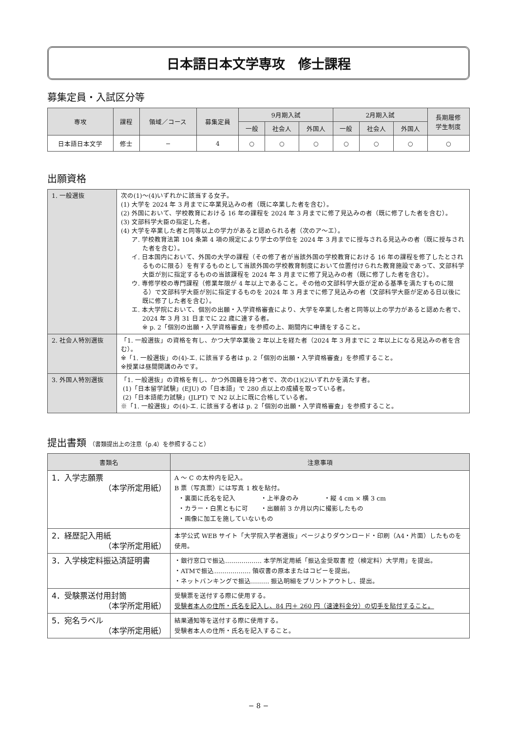日本語日本文学専攻　修士課程
募集定員・入試区分等
| 専攻 | 課程 | 領域／コース | 募集定員 | 9月期入試 | | | 2月期入試 | | | 長期履修 学生制度 |
| --- | --- | --- | --- | --- | --- | --- | --- | --- | --- | --- |
| | | | | 一般 | 社会人 | 外国人 | 一般 | 社会人 | 外国人 | |
| 日本語日本文学 | 修士 | − | 4 | ○ | ○ | ○ | ○ | ○ | ○ | ○ |
出願資格
| 1. 一般選抜 | 次の(1)〜(4)いずれかに該当する女子。 (1) 大学を 2024 年 3 月までに卒業見込みの者（既に卒業した者を含む）。 (2) 外国において、学校教育における 16 年の課程を 2024 年 3 月までに修了見込みの者（既に修了した者を含む）。 (3) 文部科学大臣の指定した者。 (4) 大学を卒業した者と同等以上の学力があると認められる者（次のア〜エ）。 ア. 学校教育法第 104 条第 4 項の規定により学士の学位を 2024 年 3 月までに授与される見込みの者（既に授与された者を含む）。 イ. 日本国内において、外国の大学の課程（その修了者が当該外国の学校教育における 16 年の課程を修了したとされるものに限る）を有するものとして当該外国の学校教育制度において位置付けられた教育施設であって、文部科学大臣が別に指定するものの当該課程を 2024 年 3 月までに修了見込みの者（既に修了した者を含む）。 ウ. 専修学校の専門課程（修業年限が 4 年以上であること。その他の文部科学大臣が定める基準を満たすものに限る）で文部科学大臣が別に指定するものを 2024 年 3 月までに修了見込みの者（文部科学大臣が定める日以後に既に修了した者を含む）。 エ. 本大学院において、個別の出願・入学資格審査により、大学を卒業した者と同等以上の学力があると認めた者で、2024 年 3 月 31 日までに 22 歳に達する者。 ※ p. 2「個別の出願・入学資格審査」を参照の上、期間内に申請をすること。 |
| 2. 社会人特別選抜 | 「1. 一般選抜」の資格を有し、かつ大学卒業後 2 年以上を経た者（2024 年 3 月までに 2 年以上になる見込みの者を含む）。 ※「1. 一般選抜」の(4)-エ. に該当する者は p. 2「個別の出願・入学資格審査」を参照すること。 ※授業は昼間開講のみです。 |
| 3. 外国人特別選抜 | 「1. 一般選抜」の資格を有し、かつ外国籍を持つ者で、次の(1)(2)いずれかを満たす者。 (1)「日本留学試験」(EJU) の「日本語」で 280 点以上の成績を取っている者。 (2)「日本語能力試験」(JLPT) で N2 以上に既に合格している者。 ※「1. 一般選抜」の(4)-エ. に該当する者は p. 2「個別の出願・入学資格審査」を参照すること。 |
提出書類 （書類提出上の注意（p.4）を参照すること）
| 書類名 | 注意事項 |
| --- | --- |
| 1．入学志願票 （本学所定用紙） | A 〜 C の太枠内を記入。 B 票（写真票）には写真 1 枚を貼付。 ・裏面に氏名を記入 ・上半身のみ ・縦 4 cm × 横 3 cm ・カラー・白黒ともに可 ・出願前 3 か月以内に撮影したもの ・画像に加工を施していないもの |
| 2．経歴記入用紙 （本学所定用紙） | 本学公式 WEB サイト「大学院入学者選抜」ページよりダウンロード・印刷（A4・片面）したものを使用。 |
| 3．入学検定料振込済証明書 | ・銀行窓口で振込……………… 本学所定用紙「振込金受取書 控（検定料）大学用」を提出。 ・ATMで振込……………… 領収書の原本またはコピーを提出。 ・ネットバンキングで振込……… 振込明細をプリントアウトし、提出。 |
| 4．受験票送付用封筒 （本学所定用紙） | 受験票を送付する際に使用する。 受験者本人の住所・氏名を記入し、84 円＋ 260 円（速達料金分）の切手を貼付すること。 |
| 5．宛名ラベル （本学所定用紙） | 結果通知等を送付する際に使用する。 受験者本人の住所・氏名を記入すること。 |
− 8 −